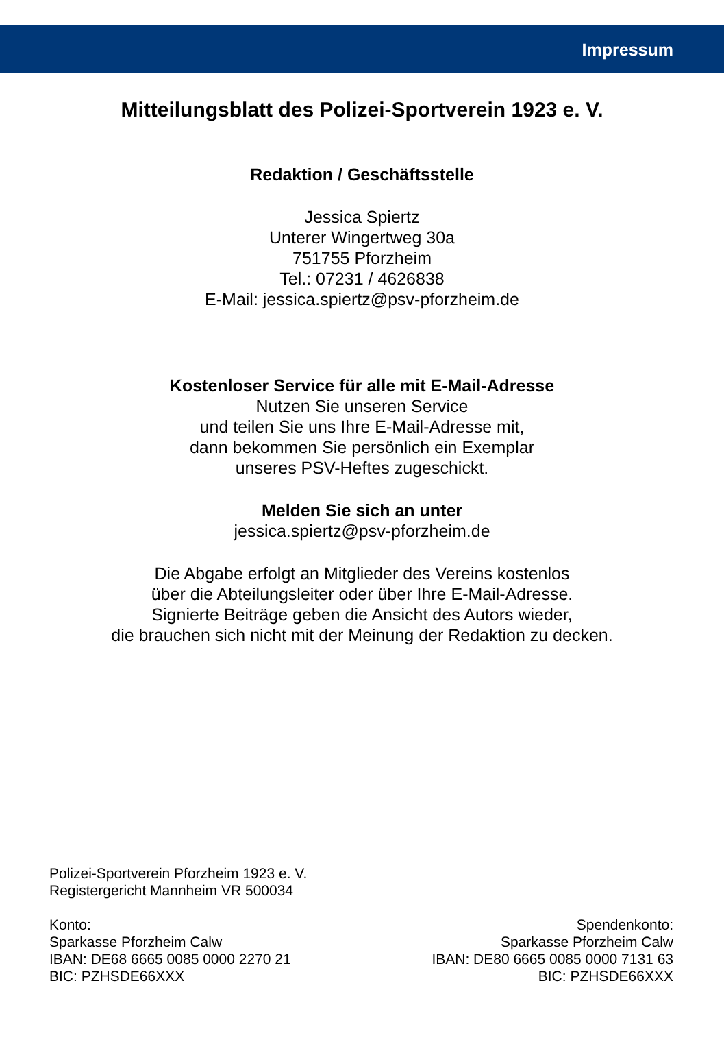Impressum
Mitteilungsblatt des Polizei-Sportverein 1923 e. V.
Redaktion / Geschäftsstelle
Jessica Spiertz
Unterer Wingertweg 30a
751755 Pforzheim
Tel.: 07231 / 4626838
E-Mail: jessica.spiertz@psv-pforzheim.de
Kostenloser Service für alle mit E-Mail-Adresse
Nutzen Sie unseren Service
und teilen Sie uns Ihre E-Mail-Adresse mit,
dann bekommen Sie persönlich ein Exemplar
unseres PSV-Heftes zugeschickt.
Melden Sie sich an unter
jessica.spiertz@psv-pforzheim.de
Die Abgabe erfolgt an Mitglieder des Vereins kostenlos
über die Abteilungsleiter oder über Ihre E-Mail-Adresse.
Signierte Beiträge geben die Ansicht des Autors wieder,
die brauchen sich nicht mit der Meinung der Redaktion zu decken.
Polizei-Sportverein Pforzheim 1923 e. V.
Registergericht Mannheim VR 500034
Konto:
Sparkasse Pforzheim Calw
IBAN: DE68 6665 0085 0000 2270 21
BIC: PZHSDE66XXX
Spendenkonto:
Sparkasse Pforzheim Calw
IBAN: DE80 6665 0085 0000 7131 63
BIC: PZHSDE66XXX